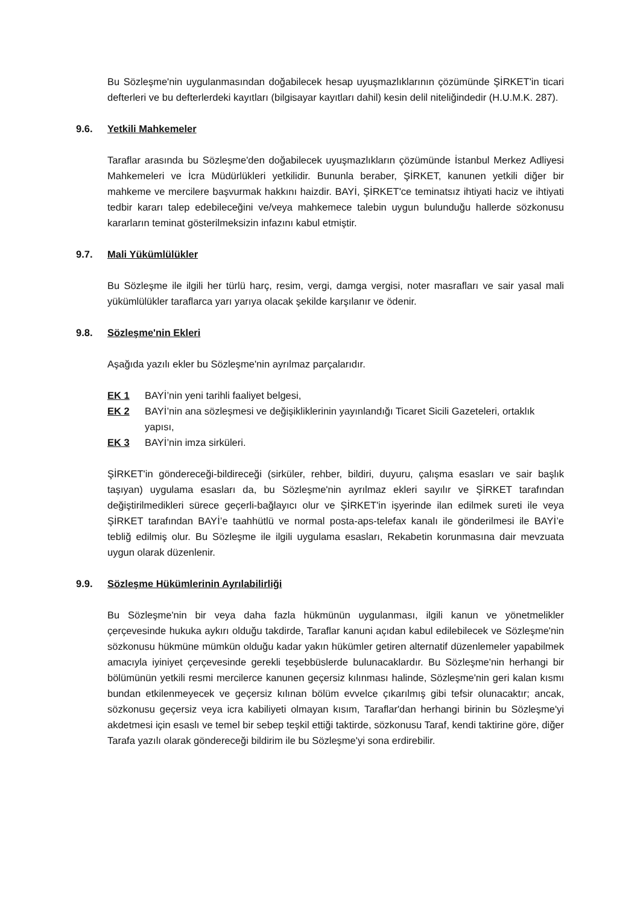Bu Sözleşme'nin uygulanmasından doğabilecek hesap uyuşmazlıklarının çözümünde ŞİRKET'in ticari defterleri ve bu defterlerdeki kayıtları (bilgisayar kayıtları dahil) kesin delil niteliğindedir (H.U.M.K. 287).
9.6. Yetkili Mahkemeler
Taraflar arasında bu Sözleşme'den doğabilecek uyuşmazlıkların çözümünde İstanbul Merkez Adliyesi Mahkemeleri ve İcra Müdürlükleri yetkilidir. Bununla beraber, ŞİRKET, kanunen yetkili diğer bir mahkeme ve mercilere başvurmak hakkını haizdir. BAYİ, ŞİRKET'ce teminatsız ihtiyati haciz ve ihtiyati tedbir kararı talep edebileceğini ve/veya mahkemece talebin uygun bulunduğu hallerde sözkonusu kararların teminat gösterilmeksizin infazını kabul etmiştir.
9.7. Mali Yükümlülükler
Bu Sözleşme ile ilgili her türlü harç, resim, vergi, damga vergisi, noter masrafları ve sair yasal mali yükümlülükler taraflarca yarı yarıya olacak şekilde karşılanır ve ödenir.
9.8. Sözleşme'nin Ekleri
Aşağıda yazılı ekler bu Sözleşme'nin ayrılmaz parçalarıdır.
EK 1 BAYİ’nin yeni tarihli faaliyet belgesi,
EK 2 BAYİ’nin ana sözleşmesi ve değişikliklerinin yayınlandığı Ticaret Sicili Gazeteleri, ortaklık yapısı,
EK 3 BAYİ’nin imza sirküleri.
ŞİRKET'in göndereceği-bildireceği (sirküler, rehber, bildiri, duyuru, çalışma esasları ve sair başlık taşıyan) uygulama esasları da, bu Sözleşme'nin ayrılmaz ekleri sayılır ve ŞİRKET tarafından değiştirilmedikleri sürece geçerli-bağlayıcı olur ve ŞİRKET'in işyerinde ilan edilmek sureti ile veya ŞİRKET tarafından BAYİ’e taahhütlü ve normal posta-aps-telefax kanalı ile gönderilmesi ile BAYİ’e tebliğ edilmiş olur. Bu Sözleşme ile ilgili uygulama esasları, Rekabetin korunmasına dair mevzuata uygun olarak düzenlenir.
9.9. Sözleşme Hükümlerinin Ayrılabilirliği
Bu Sözleşme'nin bir veya daha fazla hükmünün uygulanması, ilgili kanun ve yönetmelikler çerçevesinde hukuka aykırı olduğu takdirde, Taraflar kanuni açıdan kabul edilebilecek ve Sözleşme'nin sözkonusu hükmüne mümkün olduğu kadar yakın hükümler getiren alternatif düzenlemeler yapabilmek amacıyla iyiniyet çerçevesinde gerekli teşebbüslerde bulunacaklardır. Bu Sözleşme'nin herhangi bir bölümünün yetkili resmi mercilerce kanunen geçersiz kılınması halinde, Sözleşme'nin geri kalan kısmı bundan etkilenmeyecek ve geçersiz kılınan bölüm evvelce çıkarılmış gibi tefsir olunacaktır; ancak, sözkonusu geçersiz veya icra kabiliyeti olmayan kısım, Taraflar'dan herhangi birinin bu Sözleşme'yi akdetmesi için esaslı ve temel bir sebep teşkil ettiği taktirde, sözkonusu Taraf, kendi taktirine göre, diğer Tarafa yazılı olarak göndereceği bildirim ile bu Sözleşme'yi sona erdirebilir.